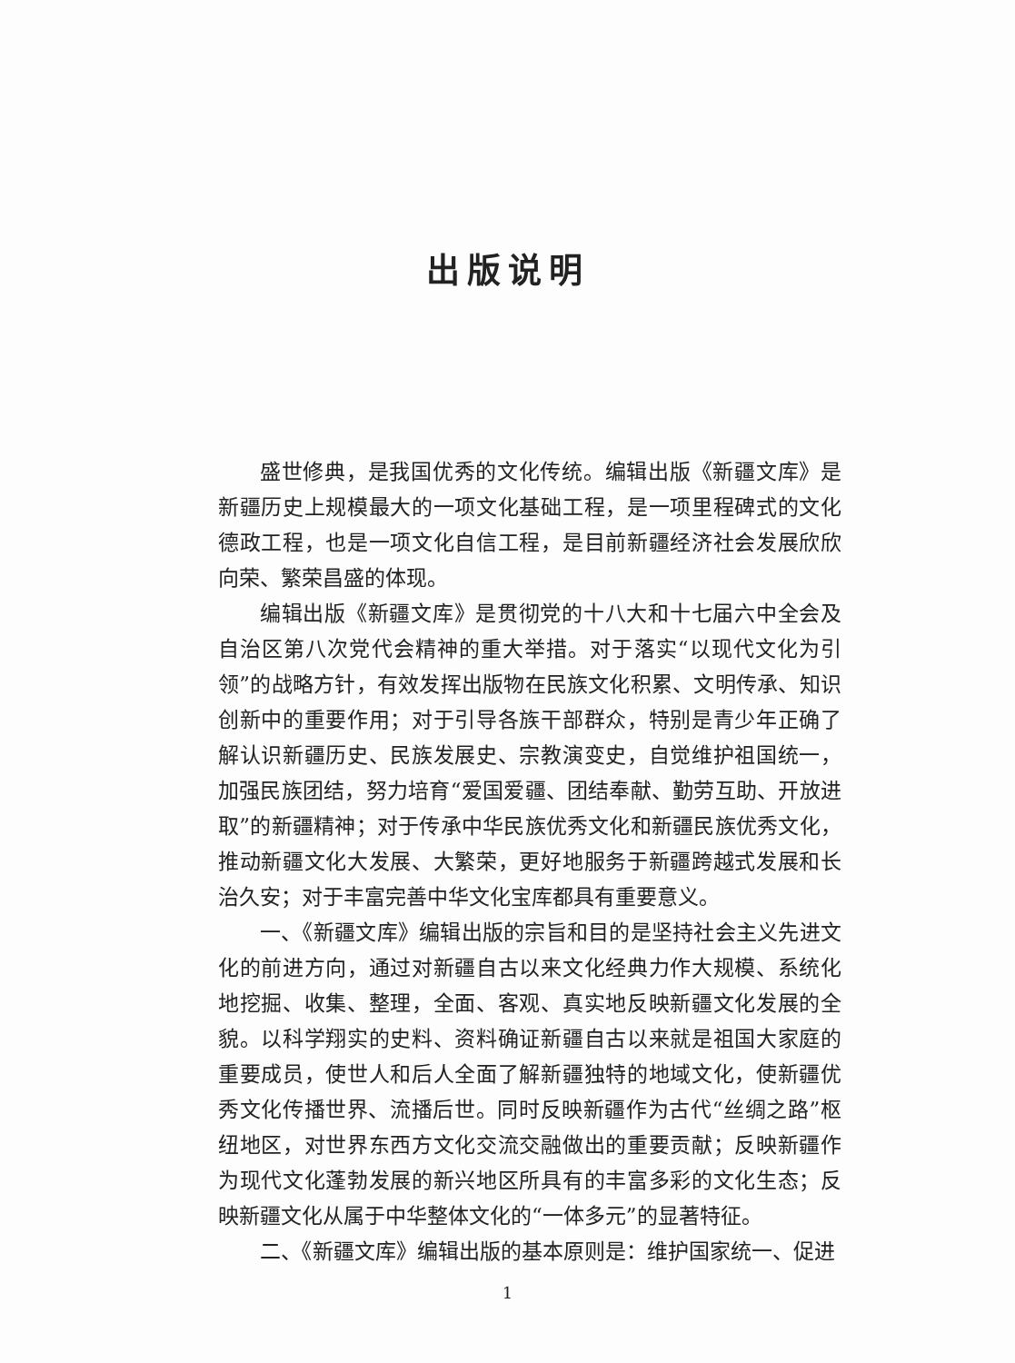出版说明
盛世修典，是我国优秀的文化传统。编辑出版《新疆文库》是新疆历史上规模最大的一项文化基础工程，是一项里程碑式的文化德政工程，也是一项文化自信工程，是目前新疆经济社会发展欣欣向荣、繁荣昌盛的体现。
编辑出版《新疆文库》是贯彻党的十八大和十七届六中全会及自治区第八次党代会精神的重大举措。对于落实“以现代文化为引领”的战略方针，有效发挥出版物在民族文化积累、文明传承、知识创新中的重要作用；对于引导各族干部群众，特别是青少年正确了解认识新疆历史、民族发展史、宗教演变史，自觉维护祖国统一，加强民族团结，努力培育“爱国爱疆、团结奉献、勤劳互助、开放进取”的新疆精神；对于传承中华民族优秀文化和新疆民族优秀文化，推动新疆文化大发展、大繁荣，更好地服务于新疆跨越式发展和长治久安；对于丰富完善中华文化宝库都具有重要意义。
一、《新疆文库》编辑出版的宗旨和目的是坚持社会主义先进文化的前进方向，通过对新疆自古以来文化经典力作大规模、系统化地挖掘、收集、整理，全面、客观、真实地反映新疆文化发展的全貌。以科学翔实的史料、资料确证新疆自古以来就是祖国大家庭的重要成员，使世人和后人全面了解新疆独特的地域文化，使新疆优秀文化传播世界、流播后世。同时反映新疆作为古代“丝绸之路”枢纽地区，对世界东西方文化交流交融做出的重要贡献；反映新疆作为现代文化蓬勃发展的新兴地区所具有的丰富多彩的文化生态；反映新疆文化从属于中华整体文化的“一体多元”的显著特征。
二、《新疆文库》编辑出版的基本原则是：维护国家统一、促进
1